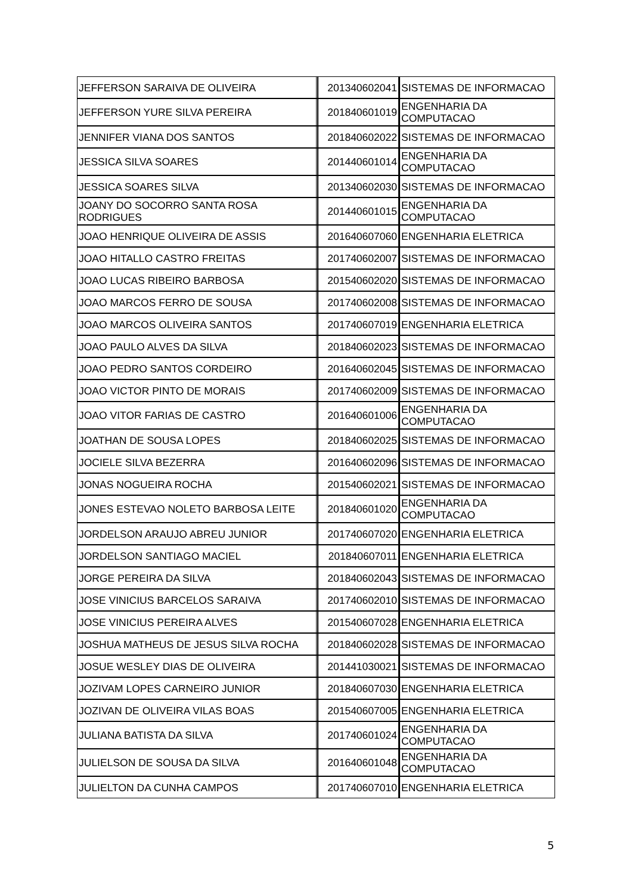| JEFFERSON SARAIVA DE OLIVEIRA | 201340602041 | SISTEMAS DE INFORMACAO |
| JEFFERSON YURE SILVA PEREIRA | 201840601019 | ENGENHARIA DA COMPUTACAO |
| JENNIFER VIANA DOS SANTOS | 201840602022 | SISTEMAS DE INFORMACAO |
| JESSICA SILVA SOARES | 201440601014 | ENGENHARIA DA COMPUTACAO |
| JESSICA SOARES SILVA | 201340602030 | SISTEMAS DE INFORMACAO |
| JOANY DO SOCORRO SANTA ROSA RODRIGUES | 201440601015 | ENGENHARIA DA COMPUTACAO |
| JOAO HENRIQUE OLIVEIRA DE ASSIS | 201640607060 | ENGENHARIA ELETRICA |
| JOAO HITALLO CASTRO FREITAS | 201740602007 | SISTEMAS DE INFORMACAO |
| JOAO LUCAS RIBEIRO BARBOSA | 201540602020 | SISTEMAS DE INFORMACAO |
| JOAO MARCOS FERRO DE SOUSA | 201740602008 | SISTEMAS DE INFORMACAO |
| JOAO MARCOS OLIVEIRA SANTOS | 201740607019 | ENGENHARIA ELETRICA |
| JOAO PAULO ALVES DA SILVA | 201840602023 | SISTEMAS DE INFORMACAO |
| JOAO PEDRO SANTOS CORDEIRO | 201640602045 | SISTEMAS DE INFORMACAO |
| JOAO VICTOR PINTO DE MORAIS | 201740602009 | SISTEMAS DE INFORMACAO |
| JOAO VITOR FARIAS DE CASTRO | 201640601006 | ENGENHARIA DA COMPUTACAO |
| JOATHAN DE SOUSA LOPES | 201840602025 | SISTEMAS DE INFORMACAO |
| JOCIELE SILVA BEZERRA | 201640602096 | SISTEMAS DE INFORMACAO |
| JONAS NOGUEIRA ROCHA | 201540602021 | SISTEMAS DE INFORMACAO |
| JONES ESTEVAO NOLETO BARBOSA LEITE | 201840601020 | ENGENHARIA DA COMPUTACAO |
| JORDELSON ARAUJO ABREU JUNIOR | 201740607020 | ENGENHARIA ELETRICA |
| JORDELSON SANTIAGO MACIEL | 201840607011 | ENGENHARIA ELETRICA |
| JORGE PEREIRA DA SILVA | 201840602043 | SISTEMAS DE INFORMACAO |
| JOSE VINICIUS BARCELOS SARAIVA | 201740602010 | SISTEMAS DE INFORMACAO |
| JOSE VINICIUS PEREIRA ALVES | 201540607028 | ENGENHARIA ELETRICA |
| JOSHUA MATHEUS DE JESUS SILVA ROCHA | 201840602028 | SISTEMAS DE INFORMACAO |
| JOSUE WESLEY DIAS DE OLIVEIRA | 201441030021 | SISTEMAS DE INFORMACAO |
| JOZIVAM LOPES CARNEIRO JUNIOR | 201840607030 | ENGENHARIA ELETRICA |
| JOZIVAN DE OLIVEIRA VILAS BOAS | 201540607005 | ENGENHARIA ELETRICA |
| JULIANA BATISTA DA SILVA | 201740601024 | ENGENHARIA DA COMPUTACAO |
| JULIELSON DE SOUSA DA SILVA | 201640601048 | ENGENHARIA DA COMPUTACAO |
| JULIELTON DA CUNHA CAMPOS | 201740607010 | ENGENHARIA ELETRICA |
5